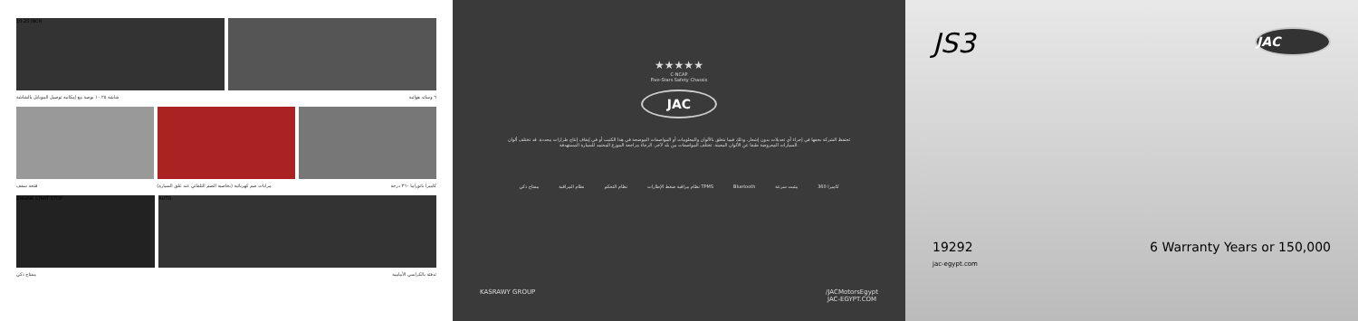10.25 INCH
شاشة ١٠.٢٥ بوصة مع إمكانية توصيل الموبايل بالشاشة ٦ وسائد هوائية
فتحة سقف مرايات ضم كهربائية (بخاصية الضم التلقائي عند غلق السيارة) كاميرا بانوراما ٣٦٠ درجة
ENGINE START STOP AUTO
مفتاح ذكي تدفئة بالكراسي الأمامية
★★★★★
C-NCAP
Five-Stars Safety Chassis
JAC
تحتفظ الشركة بحقها في إجراء أي تعديلات بدون إشعار، وذلك فيما يتعلق بالألوان والمعلومات أو المواصفات الموضحة في هذا الكتيب أو في إيقاف إنتاج طرازات محددة. قد تختلف ألوان السيارات المعروضة طبقا عن الألوان المعينة. تختلف المواصفات من بلد لآخر. الرجاء مراجعة الموزع المعتمد للسيارة المستهدفة.
مفتاح ذكي نظام المراقبة نظام التحكم نظام مراقبة ضغط الإطارات TPMS Bluetooth مثبت سرعة كاميرا 360
KASRAWY GROUP /JACMotorsEgypt
JAC-EGYPT.COM
JS3 JAC
19292
jac-egypt.com 6 Warranty Years or 150,000